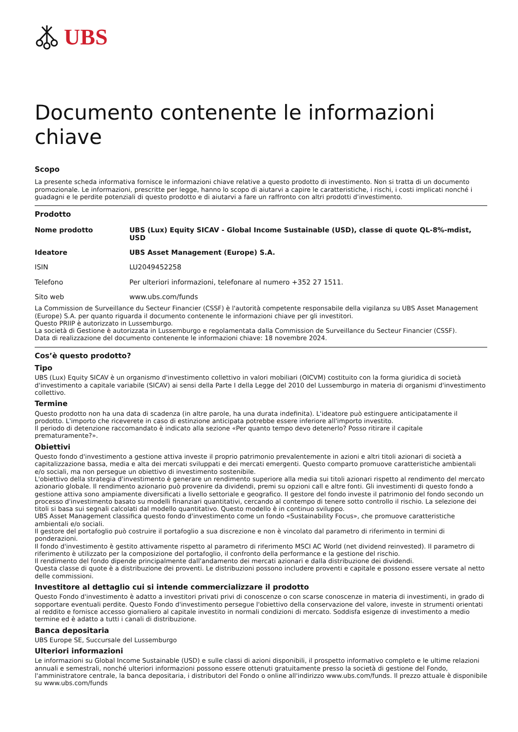UBS
Documento contenente le informazioni chiave
Scopo
La presente scheda informativa fornisce le informazioni chiave relative a questo prodotto di investimento. Non si tratta di un documento promozionale. Le informazioni, prescritte per legge, hanno lo scopo di aiutarvi a capire le caratteristiche, i rischi, i costi implicati nonché i guadagni e le perdite potenziali di questo prodotto e di aiutarvi a fare un raffronto con altri prodotti d'investimento.
Prodotto
| Nome prodotto | UBS (Lux) Equity SICAV - Global Income Sustainable (USD), classe di quote QL-8%-mdist, USD |
| Ideatore | UBS Asset Management (Europe) S.A. |
| ISIN | LU2049452258 |
| Telefono | Per ulteriori informazioni, telefonare al numero +352 27 1511. |
| Sito web | www.ubs.com/funds |
La Commission de Surveillance du Secteur Financier (CSSF) è l'autorità competente responsabile della vigilanza su UBS Asset Management (Europe) S.A. per quanto riguarda il documento contenente le informazioni chiave per gli investitori.
Questo PRIIP è autorizzato in Lussemburgo.
La società di Gestione è autorizzata in Lussemburgo e regolamentata dalla Commission de Surveillance du Secteur Financier (CSSF).
Data di realizzazione del documento contenente le informazioni chiave: 18 novembre 2024.
Cos’è questo prodotto?
Tipo
UBS (Lux) Equity SICAV è un organismo d'investimento collettivo in valori mobiliari (OICVM) costituito con la forma giuridica di società d'investimento a capitale variabile (SICAV) ai sensi della Parte I della Legge del 2010 del Lussemburgo in materia di organismi d'investimento collettivo.
Termine
Questo prodotto non ha una data di scadenza (in altre parole, ha una durata indefinita). L'ideatore può estinguere anticipatamente il prodotto. L'importo che riceverete in caso di estinzione anticipata potrebbe essere inferiore all'importo investito.
Il periodo di detenzione raccomandato è indicato alla sezione «Per quanto tempo devo detenerlo? Posso ritirare il capitale prematuramente?».
Obiettivi
Questo fondo d'investimento a gestione attiva investe il proprio patrimonio prevalentemente in azioni e altri titoli azionari di società a capitalizzazione bassa, media e alta dei mercati sviluppati e dei mercati emergenti. Questo comparto promuove caratteristiche ambientali e/o sociali, ma non persegue un obiettivo di investimento sostenibile.
L'obiettivo della strategia d'investimento è generare un rendimento superiore alla media sui titoli azionari rispetto al rendimento del mercato azionario globale. Il rendimento azionario può provenire da dividendi, premi su opzioni call e altre fonti. Gli investimenti di questo fondo a gestione attiva sono ampiamente diversificati a livello settoriale e geografico. Il gestore del fondo investe il patrimonio del fondo secondo un processo d'investimento basato su modelli finanziari quantitativi, cercando al contempo di tenere sotto controllo il rischio. La selezione dei titoli si basa sui segnali calcolati dal modello quantitativo. Questo modello è in continuo sviluppo.
UBS Asset Management classifica questo fondo d'investimento come un fondo «Sustainability Focus», che promuove caratteristiche ambientali e/o sociali.
Il gestore del portafoglio può costruire il portafoglio a sua discrezione e non è vincolato dal parametro di riferimento in termini di ponderazioni.
Il fondo d'investimento è gestito attivamente rispetto al parametro di riferimento MSCI AC World (net dividend reinvested). Il parametro di riferimento è utilizzato per la composizione del portafoglio, il confronto della performance e la gestione del rischio.
Il rendimento del fondo dipende principalmente dall'andamento dei mercati azionari e dalla distribuzione dei dividendi.
Questa classe di quote è a distribuzione dei proventi. Le distribuzioni possono includere proventi e capitale e possono essere versate al netto delle commissioni.
Investitore al dettaglio cui si intende commercializzare il prodotto
Questo Fondo d'investimento è adatto a investitori privati privi di conoscenze o con scarse conoscenze in materia di investimenti, in grado di sopportare eventuali perdite. Questo Fondo d'investimento persegue l'obiettivo della conservazione del valore, investe in strumenti orientati al reddito e fornisce accesso giornaliero al capitale investito in normali condizioni di mercato. Soddisfa esigenze di investimento a medio termine ed è adatto a tutti i canali di distribuzione.
Banca depositaria
UBS Europe SE, Succursale del Lussemburgo
Ulteriori informazioni
Le informazioni su Global Income Sustainable (USD) e sulle classi di azioni disponibili, il prospetto informativo completo e le ultime relazioni annuali e semestrali, nonché ulteriori informazioni possono essere ottenuti gratuitamente presso la società di gestione del Fondo, l'amministratore centrale, la banca depositaria, i distributori del Fondo o online all'indirizzo www.ubs.com/funds. Il prezzo attuale è disponibile su www.ubs.com/funds